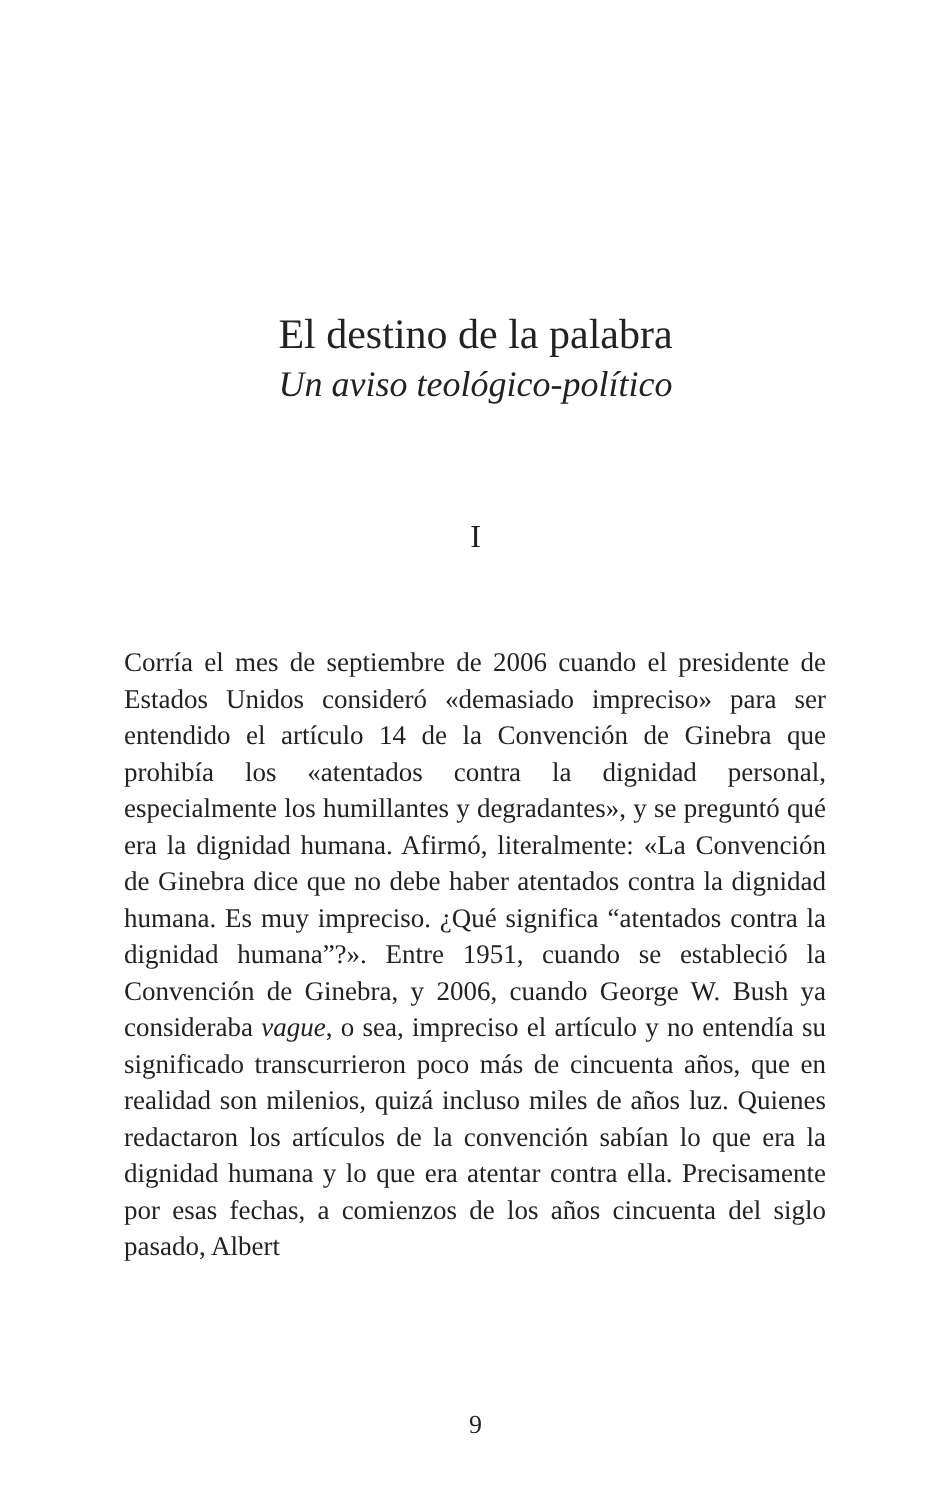El destino de la palabra
Un aviso teológico-político
I
Corría el mes de septiembre de 2006 cuando el presidente de Estados Unidos consideró «demasiado impreciso» para ser entendido el artículo 14 de la Convención de Ginebra que prohibía los «atentados contra la dignidad personal, especialmente los humillantes y degradantes», y se preguntó qué era la dignidad humana. Afirmó, literalmente: «La Convención de Ginebra dice que no debe haber atentados contra la dignidad humana. Es muy impreciso. ¿Qué significa “atentados contra la dignidad humana”?». Entre 1951, cuando se estableció la Convención de Ginebra, y 2006, cuando George W. Bush ya consideraba vague, o sea, impreciso el artículo y no entendía su significado transcurrieron poco más de cincuenta años, que en realidad son milenios, quizá incluso miles de años luz. Quienes redactaron los artículos de la convención sabían lo que era la dignidad humana y lo que era atentar contra ella. Precisamente por esas fechas, a comienzos de los años cincuenta del siglo pasado, Albert
9